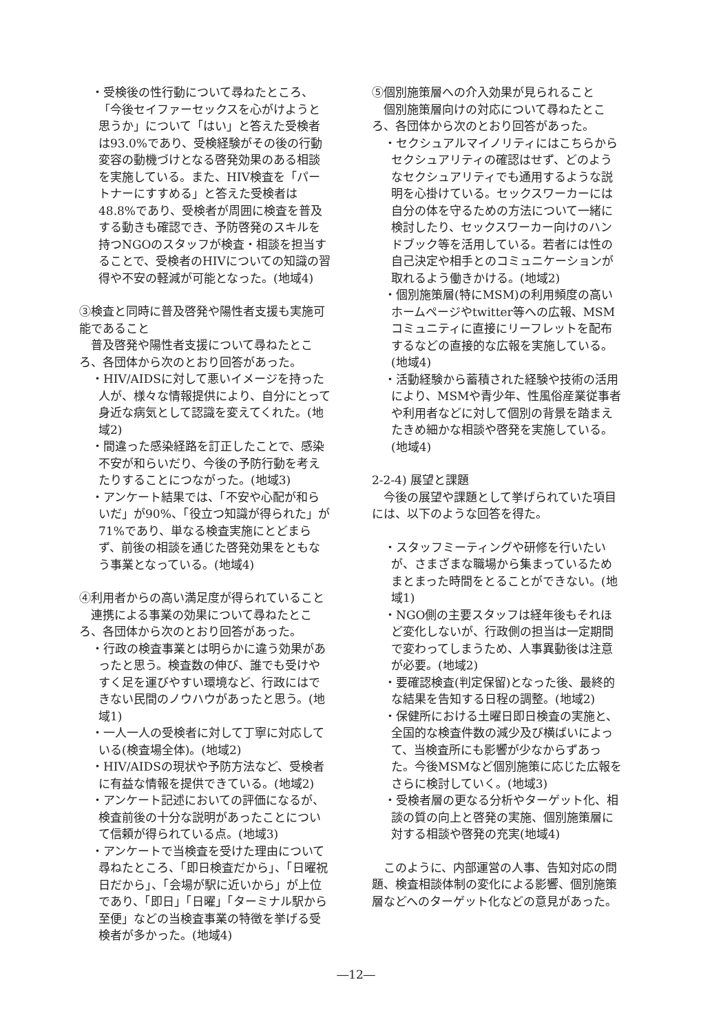・受検後の性行動について尋ねたところ、「今後セイファーセックスを心がけようと思うか」について「はい」と答えた受検者は93.0%であり、受検経験がその後の行動変容の動機づけとなる啓発効果のある相談を実施している。また、HIV検査を「パートナーにすすめる」と答えた受検者は48.8%であり、受検者が周囲に検査を普及する動きも確認でき、予防啓発のスキルを持つNGOのスタッフが検査・相談を担当することで、受検者のHIVについての知識の習得や不安の軽減が可能となった。(地域4)
③検査と同時に普及啓発や陽性者支援も実施可能であること
普及啓発や陽性者支援について尋ねたところ、各団体から次のとおり回答があった。
・HIV/AIDSに対して悪いイメージを持った人が、様々な情報提供により、自分にとって身近な病気として認識を変えてくれた。(地域2)
・間違った感染経路を訂正したことで、感染不安が和らいだり、今後の予防行動を考えたりすることにつながった。(地域3)
・アンケート結果では、「不安や心配が和らいだ」が90%、「役立つ知識が得られた」が71%であり、単なる検査実施にとどまらず、前後の相談を通じた啓発効果をともなう事業となっている。(地域4)
④利用者からの高い満足度が得られていること
連携による事業の効果について尋ねたところ、各団体から次のとおり回答があった。
・行政の検査事業とは明らかに違う効果があったと思う。検査数の伸び、誰でも受けやすく足を運びやすい環境など、行政にはできない民間のノウハウがあったと思う。(地域1)
・一人一人の受検者に対して丁寧に対応している(検査場全体)。(地域2)
・HIV/AIDSの現状や予防方法など、受検者に有益な情報を提供できている。(地域2)
・アンケート記述においての評価になるが、検査前後の十分な説明があったことについて信頼が得られている点。(地域3)
・アンケートで当検査を受けた理由について尋ねたところ、「即日検査だから」、「日曜祝日だから」、「会場が駅に近いから」が上位であり、「即日」「日曜」「ターミナル駅から至便」などの当検査事業の特徴を挙げる受検者が多かった。(地域4)
⑤個別施策層への介入効果が見られること
個別施策層向けの対応について尋ねたところ、各団体から次のとおり回答があった。
・セクシュアルマイノリティにはこちらからセクシュアリティの確認はせず、どのようなセクシュアリティでも通用するような説明を心掛けている。セックスワーカーには自分の体を守るための方法について一緒に検討したり、セックスワーカー向けのハンドブック等を活用している。若者には性の自己決定や相手とのコミュニケーションが取れるよう働きかける。(地域2)
・個別施策層(特にMSM)の利用頻度の高いホームページやtwitter等への広報、MSMコミュニティに直接にリーフレットを配布するなどの直接的な広報を実施している。(地域4)
・活動経験から蓄積された経験や技術の活用により、MSMや青少年、性風俗産業従事者や利用者などに対して個別の背景を踏まえたきめ細かな相談や啓発を実施している。(地域4)
2-2-4) 展望と課題
今後の展望や課題として挙げられていた項目には、以下のような回答を得た。
・スタッフミーティングや研修を行いたいが、さまざまな職場から集まっているためまとまった時間をとることができない。(地域1)
・NGO側の主要スタッフは経年後もそれほど変化しないが、行政側の担当は一定期間で変わってしまうため、人事異動後は注意が必要。(地域2)
・要確認検査(判定保留)となった後、最終的な結果を告知する日程の調整。(地域2)
・保健所における土曜日即日検査の実施と、全国的な検査件数の減少及び横ばいによって、当検査所にも影響が少なからずあった。今後MSMなど個別施策に応じた広報をさらに検討していく。(地域3)
・受検者層の更なる分析やターゲット化、相談の質の向上と啓発の実施、個別施策層に対する相談や啓発の充実(地域4)
このように、内部運営の人事、告知対応の問題、検査相談体制の変化による影響、個別施策層などへのターゲット化などの意見があった。
―12―